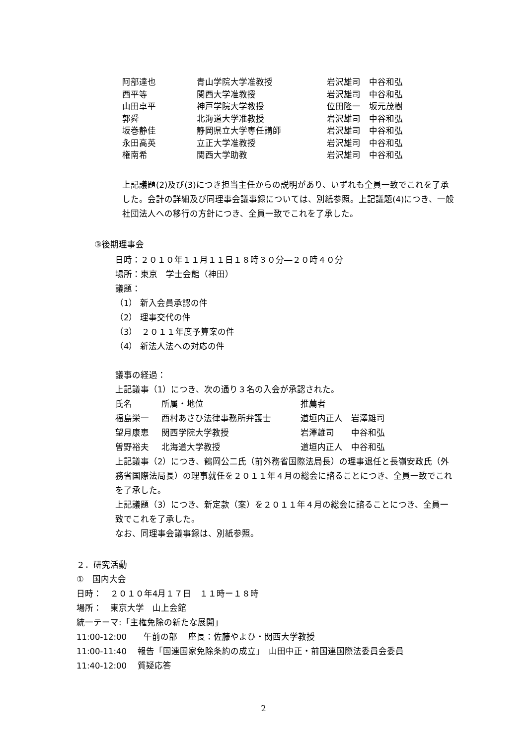| 阿部達也 | 青山学院大学准教授 | 岩沢雄司 中谷和弘 |
| 西平等 | 関西大学准教授 | 岩沢雄司 中谷和弘 |
| 山田卓平 | 神戸学院大学教授 | 位田隆一 坂元茂樹 |
| 郭舜 | 北海道大学准教授 | 岩沢雄司 中谷和弘 |
| 坂巻静佳 | 静岡県立大学専任講師 | 岩沢雄司 中谷和弘 |
| 永田高英 | 立正大学准教授 | 岩沢雄司 中谷和弘 |
| 権南希 | 関西大学助教 | 岩沢雄司 中谷和弘 |
上記議題(2)及び(3)につき担当主任からの説明があり、いずれも全員一致でこれを了承した。会計の詳細及び同理事会議事録については、別紙参照。上記議題(4)につき、一般社団法人への移行の方針につき、全員一致でこれを了承した。
③後期理事会
日時：２０１０年１１月１１日１８時３０分―２０時４０分
場所：東京　学士会館（神田）
議題：
（1） 新入会員承認の件
（2） 理事交代の件
（3）　２０１１年度予算案の件
（4） 新法人法への対応の件
議事の経過：
上記議事（1）につき、次の通り３名の入会が承認された。
| 氏名 | 所属・地位 | 推薦者 |
| 福島栄一 | 西村あさひ法律事務所弁護士 | 道垣内正人 岩澤雄司 |
| 望月康恵 | 関西学院大学教授 | 岩澤雄司 中谷和弘 |
| 曽野裕夫 | 北海道大学教授 | 道垣内正人 中谷和弘 |
上記議事（2）につき、鶴岡公二氏（前外務省国際法局長）の理事退任と長嶺安政氏（外務省国際法局長）の理事就任を２０１１年４月の総会に諮ることにつき、全員一致でこれを了承した。
上記議題（3）につき、新定款（案）を２０１１年４月の総会に諮ることにつき、全員一致でこれを了承した。
なお、同理事会議事録は、別紙参照。
２．研究活動
①　国内大会
日時：　２０１０年4月１７日　１１時ー１８時
場所：　東京大学　山上会館
統一テーマ:「主権免除の新たな展開」
11:00-12:00　　午前の部　 座長：佐藤やよひ・関西大学教授
11:00-11:40　 報告「国連国家免除条約の成立」　山田中正・前国連国際法委員会委員
11:40-12:00　 質疑応答
2